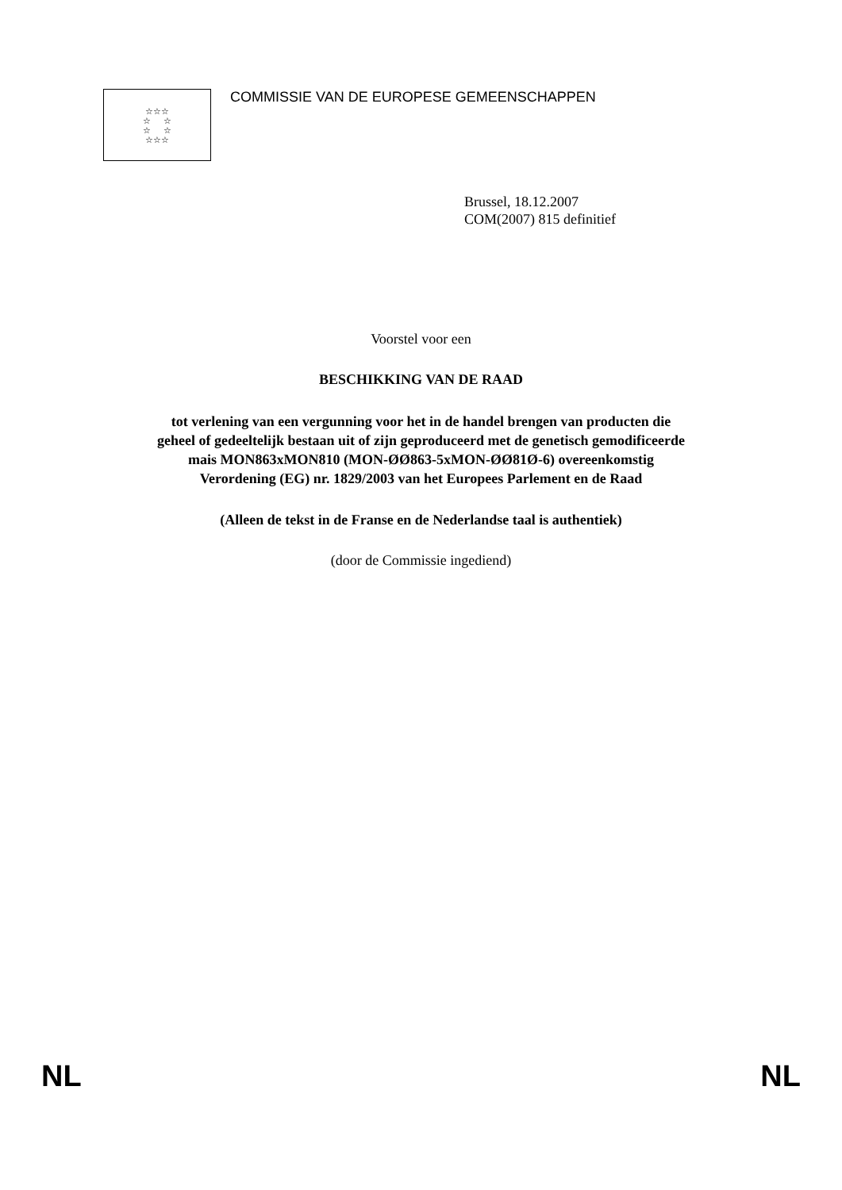☆☆☆
☆ ☆
☆ ☆
☆☆☆
COMMISSIE VAN DE EUROPESE GEMEENSCHAPPEN
Brussel, 18.12.2007
COM(2007) 815 definitief
Voorstel voor een
BESCHIKKING VAN DE RAAD
tot verlening van een vergunning voor het in de handel brengen van producten die
geheel of gedeeltelijk bestaan uit of zijn geproduceerd met de genetisch gemodificeerde
mais MON863xMON810 (MON-ØØ863-5xMON-ØØ81Ø-6) overeenkomstig
Verordening (EG) nr. 1829/2003 van het Europees Parlement en de Raad
(Alleen de tekst in de Franse en de Nederlandse taal is authentiek)
(door de Commissie ingediend)
NL NL